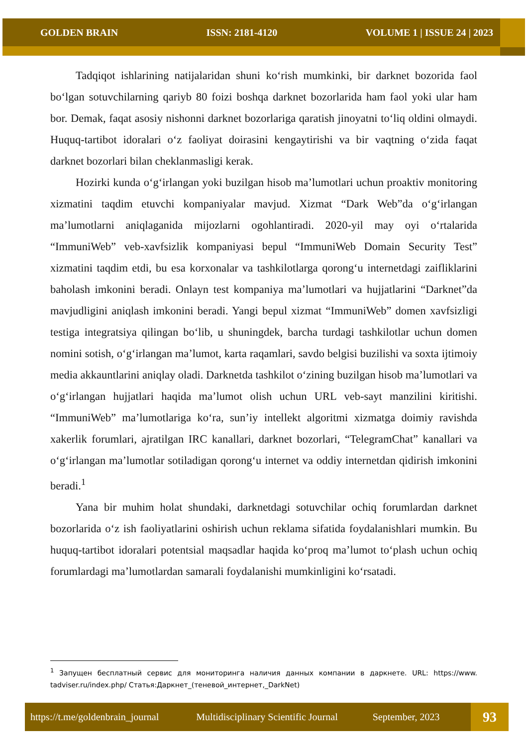GOLDEN BRAIN ISSN: 2181-4120 VOLUME 1 | ISSUE 24 | 2023
Tadqiqot ishlarining natijalaridan shuni ko‘rish mumkinki, bir darknet bozorida faol bo‘lgan sotuvchilarning qariyb 80 foizi boshqa darknet bozorlarida ham faol yoki ular ham bor. Demak, faqat asosiy nishonni darknet bozorlariga qaratish jinoyatni to‘liq oldini olmaydi. Huquq-tartibot idoralari o‘z faoliyat doirasini kengaytirishi va bir vaqtning o‘zida faqat darknet bozorlari bilan cheklanmasligi kerak.
Hozirki kunda o‘g‘irlangan yoki buzilgan hisob ma’lumotlari uchun proaktiv monitoring xizmatini taqdim etuvchi kompaniyalar mavjud. Xizmat “Dark Web”da o‘g‘irlangan ma’lumotlarni aniqlaganida mijozlarni ogohlantiradi. 2020-yil may oyi o‘rtalarida “ImmuniWeb” veb-xavfsizlik kompaniyasi bepul “ImmuniWeb Domain Security Test” xizmatini taqdim etdi, bu esa korxonalar va tashkilotlarga qorong‘u internetdagi zaifliklarini baholash imkonini beradi. Onlayn test kompaniya ma’lumotlari va hujjatlarini “Darknet”da mavjudligini aniqlash imkonini beradi. Yangi bepul xizmat “ImmuniWeb” domen xavfsizligi testiga integratsiya qilingan bo‘lib, u shuningdek, barcha turdagi tashkilotlar uchun domen nomini sotish, o‘g‘irlangan ma’lumot, karta raqamlari, savdo belgisi buzilishi va soxta ijtimoiy media akkauntlarini aniqlay oladi. Darknetda tashkilot o‘zining buzilgan hisob ma’lumotlari va o‘g‘irlangan hujjatlari haqida ma’lumot olish uchun URL veb-sayt manzilini kiritishi. “ImmuniWeb” ma’lumotlariga ko‘ra, sun’iy intellekt algoritmi xizmatga doimiy ravishda xakerlik forumlari, ajratilgan IRC kanallari, darknet bozorlari, “TelegramChat” kanallari va o‘g‘irlangan ma’lumotlar sotiladigan qorong‘u internet va oddiy internetdan qidirish imkonini beradi.<sup>1</sup>
Yana bir muhim holat shundaki, darknetdagi sotuvchilar ochiq forumlardan darknet bozorlarida o‘z ish faoliyatlarini oshirish uchun reklama sifatida foydalanishlari mumkin. Bu huquq-tartibot idoralari potentsial maqsadlar haqida ko‘proq ma’lumot to‘plash uchun ochiq forumlardagi ma’lumotlardan samarali foydalanishi mumkinligini ko‘rsatadi.
<sup>1</sup> Запущен бесплатный сервис для мониторинга наличия данных компании в даркнете. URL: https://www. tadviser.ru/index.php/ Статья:Даркнет_(теневой_интернет,_DarkNet)
https://t.me/goldenbrain_journal Multidisciplinary Scientific Journal September, 2023
93